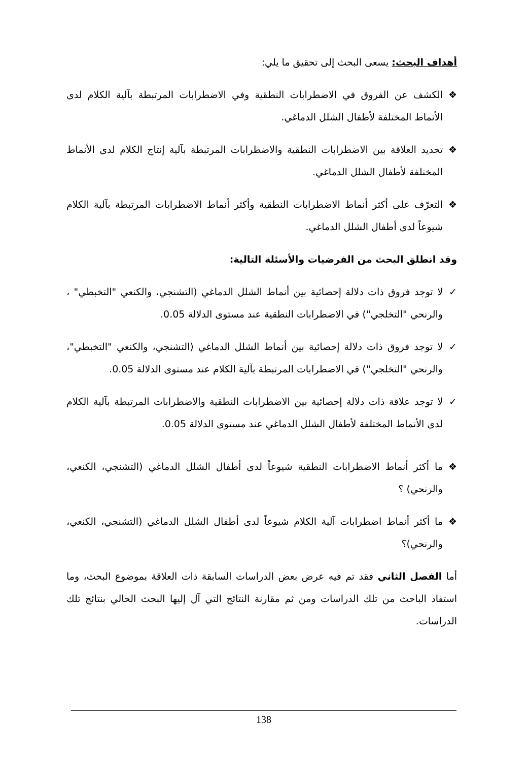أهداف البحث: يسعى البحث إلى تحقيق ما يلي:
❖ الكشف عن الفروق في الاضطرابات النطقية وفي الاضطرابات المرتبطة بآلية الكلام لدى الأنماط المختلفة لأطفال الشلل الدماغي.
❖ تحديد العلاقة بين الاضطرابات النطقية والاضطرابات المرتبطة بآلية إنتاج الكلام لدى الأنماط المختلفة لأطفال الشلل الدماغي.
❖ التعرّف على أكثر أنماط الاضطرابات النطقية وأكثر أنماط الاضطرابات المرتبطة بآلية الكلام شيوعاً لدى أطفال الشلل الدماغي.
وقد انطلق البحث من الفرضيات والأسئلة التالية:
✓ لا توجد فروق ذات دلالة إحصائية بين أنماط الشلل الدماغي (التشنجي، والكنعي "التخبطي" ، والرنحي "التخلجي") في الاضطرابات النطقية عند مستوى الدلالة 0.05.
✓ لا توجد فروق ذات دلالة إحصائية بين أنماط الشلل الدماغي (التشنجي، والكنعي "التخبطي"، والرنحي "التخلجي") في الاضطرابات المرتبطة بآلية الكلام عند مستوى الدلالة 0.05.
✓ لا توجد علاقة ذات دلالة إحصائية بين الاضطرابات النطقية والاضطرابات المرتبطة بآلية الكلام لدى الأنماط المختلفة لأطفال الشلل الدماغي عند مستوى الدلالة 0.05.
❖ ما أكثر أنماط الاضطرابات النطقية شيوعاً لدى أطفال الشلل الدماغي (التشنجي، الكنعي، والرنحي) ؟
❖ ما أكثر أنماط اضطرابات آلية الكلام شيوعاً لدى أطفال الشلل الدماغي (التشنجي، الكنعي، والرنحي)؟
أما الفصل الثاني فقد تم فيه عرض بعض الدراسات السابقة ذات العلاقة بموضوع البحث، وما استفاد الباحث من تلك الدراسات ومن ثم مقارنة النتائج التي آل إليها البحث الحالي بنتائج تلك الدراسات.
138